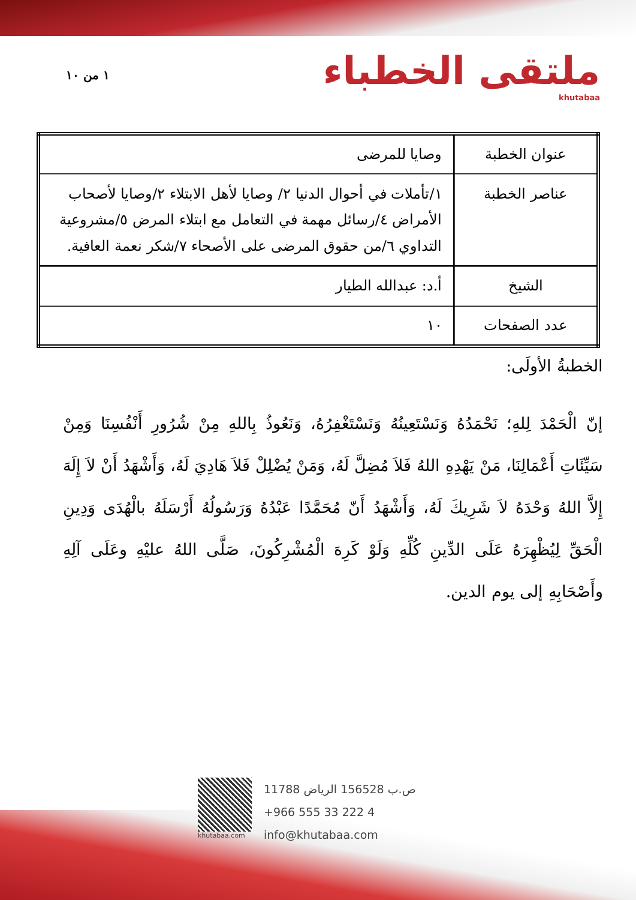١ من ١٠
ملتقى الخطباء
khutabaa
| عنوان الخطبة | وصايا للمرضى |
| عناصر الخطبة | ١/تأملات في أحوال الدنيا ٢/ وصايا لأهل الابتلاء ٢/وصايا لأصحاب الأمراض ٤/رسائل مهمة في التعامل مع ابتلاء المرض ٥/مشروعية التداوي ٦/من حقوق المرضى على الأصحاء ٧/شكر نعمة العافية. |
| الشيخ | أ.د: عبدالله الطيار |
| عدد الصفحات | ١٠ |
الخطبةُ الأولَى:
إنّ الْحَمْدَ لِلهِ؛ نَحْمَدُهُ وَنَسْتَعِينُهُ وَنَسْتَغْفِرُهُ، وَنَعُوذُ بِاللهِ مِنْ شُرُورِ أَنْفُسِنَا وَمِنْ سَيِّئَاتِ أَعْمَالِنَا، مَنْ يَهْدِهِ اللهُ فَلاَ مُضِلَّ لَهُ، وَمَنْ يُضْلِلْ فَلاَ هَادِيَ لَهُ، وَأَشْهَدُ أَنْ لاَ إِلَهَ إِلاَّ اللهُ وَحْدَهُ لاَ شَرِيكَ لَهُ، وَأَشْهَدُ أَنّ مُحَمَّدًا عَبْدُهُ وَرَسُولُهُ أَرْسَلَهُ بالْهُدَى وَدِينِ الْحَقِّ لِيُظْهِرَهُ عَلَى الدِّينِ كُلِّهِ وَلَوْ كَرِهَ الْمُشْرِكُونَ، صَلَّى اللهُ عليْهِ وعَلَى آلِهِ وأَصْحَابِهِ إلى يوم الدين.
khutabaa.com
ص.ب 156528 الرياض 11788
+966 555 33 222 4
info@khutabaa.com